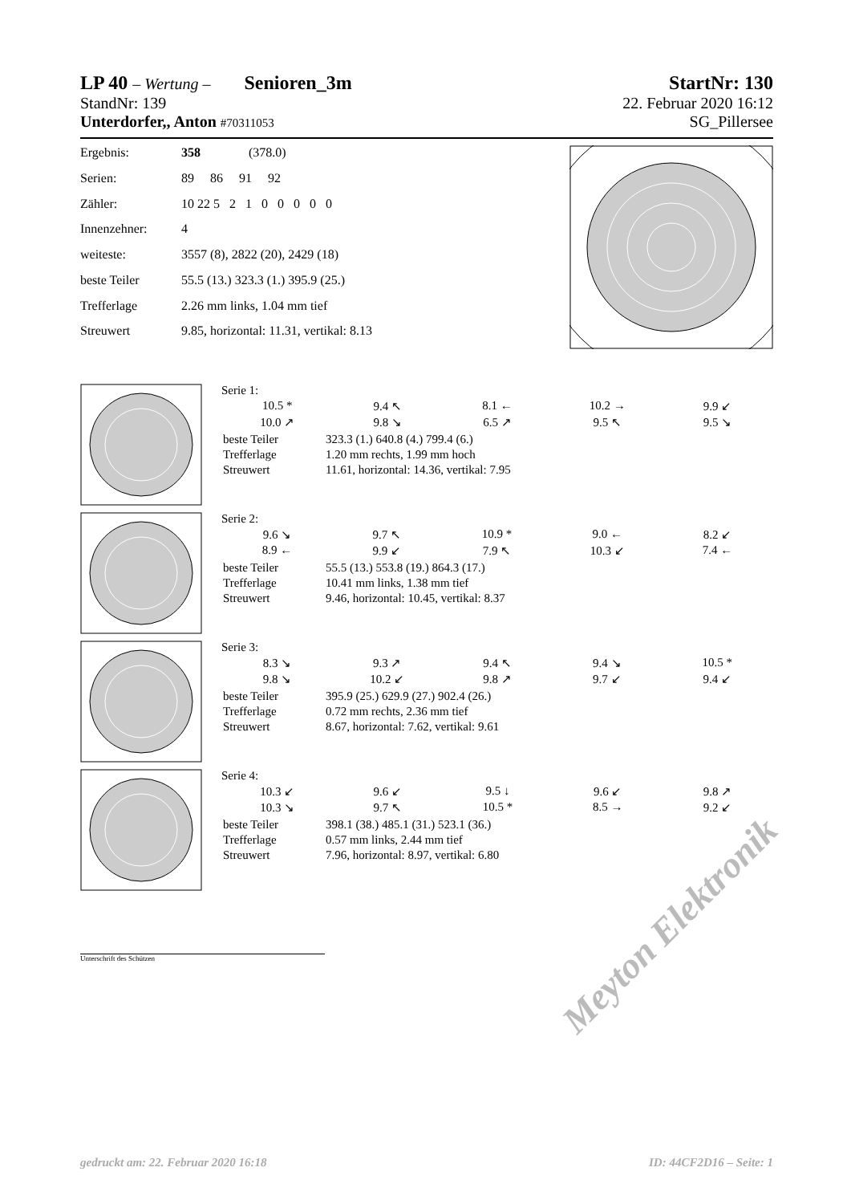LP 40 – Wertung – Senioren_3m
StartNr: 130
StandNr: 139 22. Februar 2020 16:12
Unterdorfer,, Anton #70311053
SG_Pillersee
| Ergebnis: | 358 (378.0) |
| Serien: | 89 86 91 92 |
| Zähler: | 10 22 5 2 1 0 0 0 0 0 |
| Innenzehner: | 4 |
| weiteste: | 3557 (8), 2822 (20), 2429 (18) |
| beste Teiler | 55.5 (13.) 323.3 (1.) 395.9 (25.) |
| Trefferlage | 2.26 mm links, 1.04 mm tief |
| Streuwert | 9.85, horizontal: 11.31, vertikal: 8.13 |
Serie 1:
| 10.5 * | 9.4 ↖ | 8.1 ← | 10.2 → | 9.9 ↙ |
| 10.0 ↗ | 9.8 ↘ | 6.5 ↗ | 9.5 ↖ | 9.5 ↘ |
| beste Teiler | 323.3 (1.) 640.8 (4.) 799.4 (6.) |
| Trefferlage | 1.20 mm rechts, 1.99 mm hoch |
| Streuwert | 11.61, horizontal: 14.36, vertikal: 7.95 |
Serie 2:
| 9.6 ↘ | 9.7 ↖ | 10.9 * | 9.0 ← | 8.2 ↙ |
| 8.9 ← | 9.9 ↙ | 7.9 ↖ | 10.3 ↙ | 7.4 ← |
| beste Teiler | 55.5 (13.) 553.8 (19.) 864.3 (17.) |
| Trefferlage | 10.41 mm links, 1.38 mm tief |
| Streuwert | 9.46, horizontal: 10.45, vertikal: 8.37 |
Serie 3:
| 8.3 ↘ | 9.3 ↗ | 9.4 ↖ | 9.4 ↘ | 10.5 * |
| 9.8 ↘ | 10.2 ↙ | 9.8 ↗ | 9.7 ↙ | 9.4 ↙ |
| beste Teiler | 395.9 (25.) 629.9 (27.) 902.4 (26.) |
| Trefferlage | 0.72 mm rechts, 2.36 mm tief |
| Streuwert | 8.67, horizontal: 7.62, vertikal: 9.61 |
Serie 4:
| 10.3 ↙ | 9.6 ↙ | 9.5 ↓ | 9.6 ↙ | 9.8 ↗ |
| 10.3 ↘ | 9.7 ↖ | 10.5 * | 8.5 → | 9.2 ↙ |
| beste Teiler | 398.1 (38.) 485.1 (31.) 523.1 (36.) |
| Trefferlage | 0.57 mm links, 2.44 mm tief |
| Streuwert | 7.96, horizontal: 8.97, vertikal: 6.80 |
Unterschrift des Schützen
Meyton Elektronik
gedruckt am: 22. Februar 2020 16:18
ID: 44CF2D16 – Seite: 1